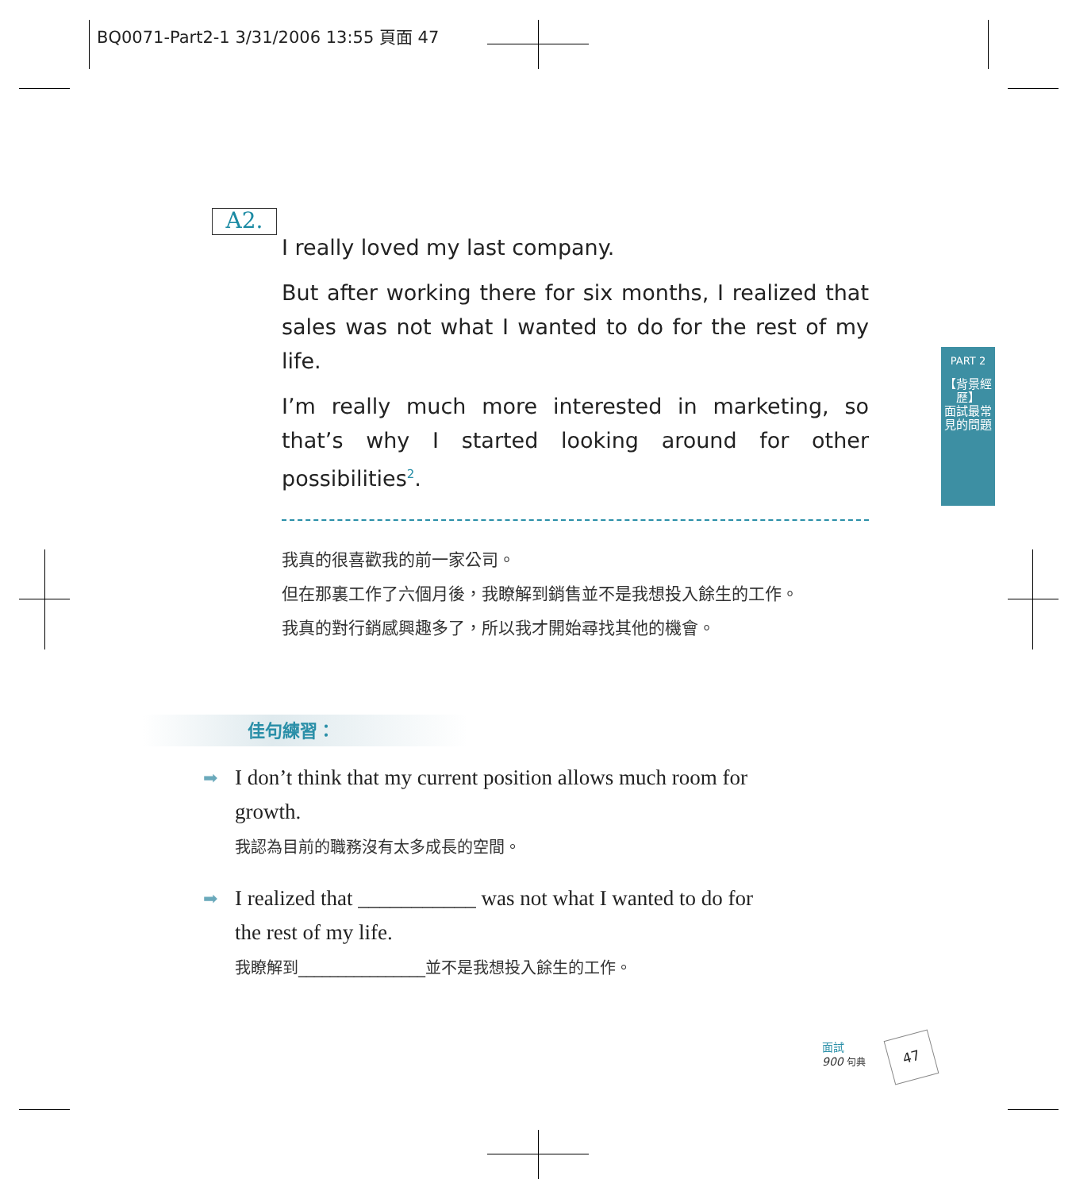BQ0071-Part2-1 3/31/2006 13:55 頁面 47
A2.
I really loved my last company.
But after working there for six months, I realized that sales was not what I wanted to do for the rest of my life.
I’m really much more interested in marketing, so that’s why I started looking around for other possibilities<sup>2</sup>.
我真的很喜歡我的前一家公司。
但在那裏工作了六個月後，我瞭解到銷售並不是我想投入餘生的工作。
我真的對行銷感興趣多了，所以我才開始尋找其他的機會。
PART 2
【背景經歷】
面試最常見的問題
佳句練習：
➡ I don’t think that my current position allows much room for growth.
我認為目前的職務沒有太多成長的空間。
➡ I realized that ___________ was not what I wanted to do for the rest of my life.
我瞭解到________________並不是我想投入餘生的工作。
面試
900 句典
47